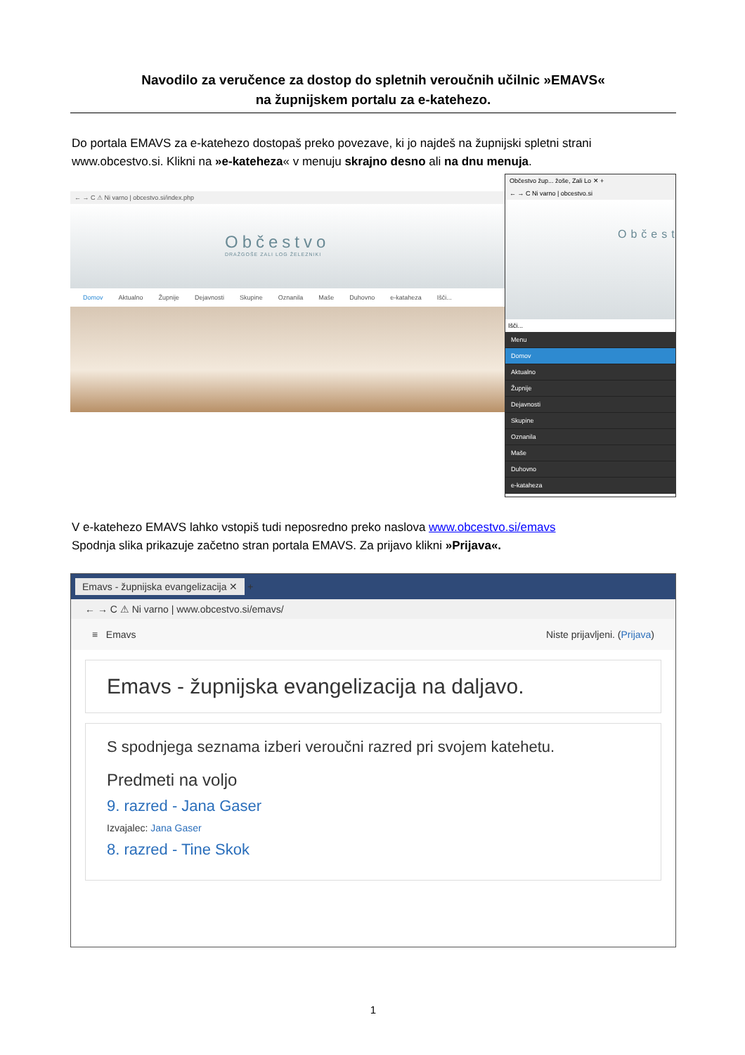Navodilo za veručence za dostop do spletnih veroučnih učilnic »EMAVS«
na župnijskem portalu za e-katehezo.
Do portala EMAVS za e-katehezo dostopaš preko povezave, ki jo najdeš na župnijski spletni strani www.obcestvo.si. Klikni na »e-kateheza« v menuju skrajno desno ali na dnu menuja.
← → C ⚠ Ni varno | obcestvo.si/index.php
Občestvo
DRAŽGOŠE ZALI LOG ŽELEZNIKI
Domov Aktualno Župnije Dejavnosti Skupine Oznanila Maše Duhovno e-kataheza Išči...
Občestvo žup... žoše, Zali Lo ✕ +
← → C Ni varno | obcestvo.si
Občest
Išči...
Menu
Domov
Aktualno
Župnije
Dejavnosti
Skupine
Oznanila
Maše
Duhovno
e-kataheza
V e-katehezo EMAVS lahko vstopiš tudi neposredno preko naslova www.obcestvo.si/emavs
Spodnja slika prikazuje začetno stran portala EMAVS. Za prijavo klikni »Prijava«.
Emavs - župnijska evangelizacija ✕ +
← → C ⚠ Ni varno | www.obcestvo.si/emavs/
≡ Emavs Niste prijavljeni. (Prijava)
Emavs - župnijska evangelizacija na daljavo.
S spodnjega seznama izberi veroučni razred pri svojem katehetu.
Predmeti na voljo
9. razred - Jana Gaser
Izvajalec: Jana Gaser
8. razred - Tine Skok
1